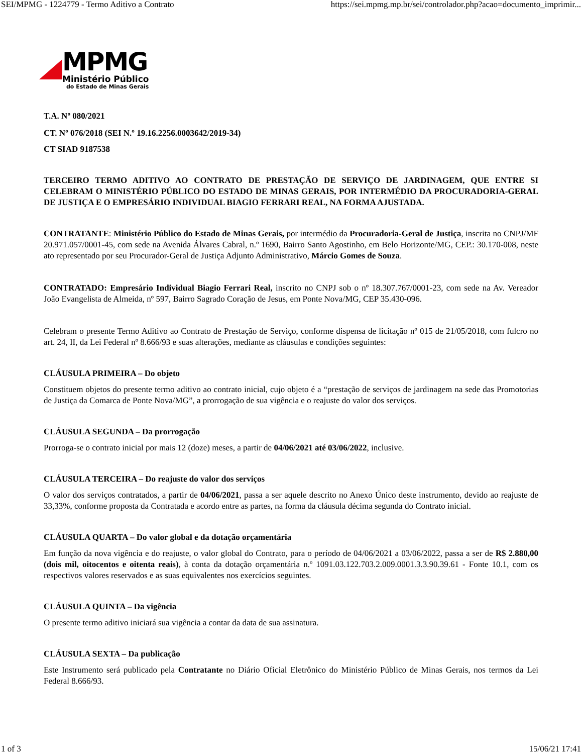SEI/MPMG - 1224779 - Termo Aditivo a Contrato https://sei.mpmg.mp.br/sei/controlador.php?acao=documento_imprimir...
MPMG
Ministério Público
do Estado de Minas Gerais
T.A. Nº 080/2021
CT. Nº 076/2018 (SEI N.º 19.16.2256.0003642/2019-34)
CT SIAD 9187538
TERCEIRO TERMO ADITIVO AO CONTRATO DE PRESTAÇÃO DE SERVIÇO DE JARDINAGEM, QUE ENTRE SI CELEBRAM O MINISTÉRIO PÚBLICO DO ESTADO DE MINAS GERAIS, POR INTERMÉDIO DA PROCURADORIA-GERAL DE JUSTIÇA E O EMPRESÁRIO INDIVIDUAL BIAGIO FERRARI REAL, NA FORMA AJUSTADA.
CONTRATANTE: Ministério Público do Estado de Minas Gerais, por intermédio da Procuradoria-Geral de Justiça, inscrita no CNPJ/MF 20.971.057/0001-45, com sede na Avenida Álvares Cabral, n.º 1690, Bairro Santo Agostinho, em Belo Horizonte/MG, CEP.: 30.170-008, neste ato representado por seu Procurador-Geral de Justiça Adjunto Administrativo, Márcio Gomes de Souza.
CONTRATADO: Empresário Individual Biagio Ferrari Real, inscrito no CNPJ sob o nº 18.307.767/0001-23, com sede na Av. Vereador João Evangelista de Almeida, nº 597, Bairro Sagrado Coração de Jesus, em Ponte Nova/MG, CEP 35.430-096.
Celebram o presente Termo Aditivo ao Contrato de Prestação de Serviço, conforme dispensa de licitação nº 015 de 21/05/2018, com fulcro no art. 24, II, da Lei Federal nº 8.666/93 e suas alterações, mediante as cláusulas e condições seguintes:
CLÁUSULA PRIMEIRA – Do objeto
Constituem objetos do presente termo aditivo ao contrato inicial, cujo objeto é a “prestação de serviços de jardinagem na sede das Promotorias de Justiça da Comarca de Ponte Nova/MG”, a prorrogação de sua vigência e o reajuste do valor dos serviços.
CLÁUSULA SEGUNDA – Da prorrogação
Prorroga-se o contrato inicial por mais 12 (doze) meses, a partir de 04/06/2021 até 03/06/2022, inclusive.
CLÁUSULA TERCEIRA – Do reajuste do valor dos serviços
O valor dos serviços contratados, a partir de 04/06/2021, passa a ser aquele descrito no Anexo Único deste instrumento, devido ao reajuste de 33,33%, conforme proposta da Contratada e acordo entre as partes, na forma da cláusula décima segunda do Contrato inicial.
CLÁUSULA QUARTA – Do valor global e da dotação orçamentária
Em função da nova vigência e do reajuste, o valor global do Contrato, para o período de 04/06/2021 a 03/06/2022, passa a ser de R$ 2.880,00 (dois mil, oitocentos e oitenta reais), à conta da dotação orçamentária n.º 1091.03.122.703.2.009.0001.3.3.90.39.61 - Fonte 10.1, com os respectivos valores reservados e as suas equivalentes nos exercícios seguintes.
CLÁUSULA QUINTA – Da vigência
O presente termo aditivo iniciará sua vigência a contar da data de sua assinatura.
CLÁUSULA SEXTA – Da publicação
Este Instrumento será publicado pela Contratante no Diário Oficial Eletrônico do Ministério Público de Minas Gerais, nos termos da Lei Federal 8.666/93.
1 of 3 15/06/21 17:41